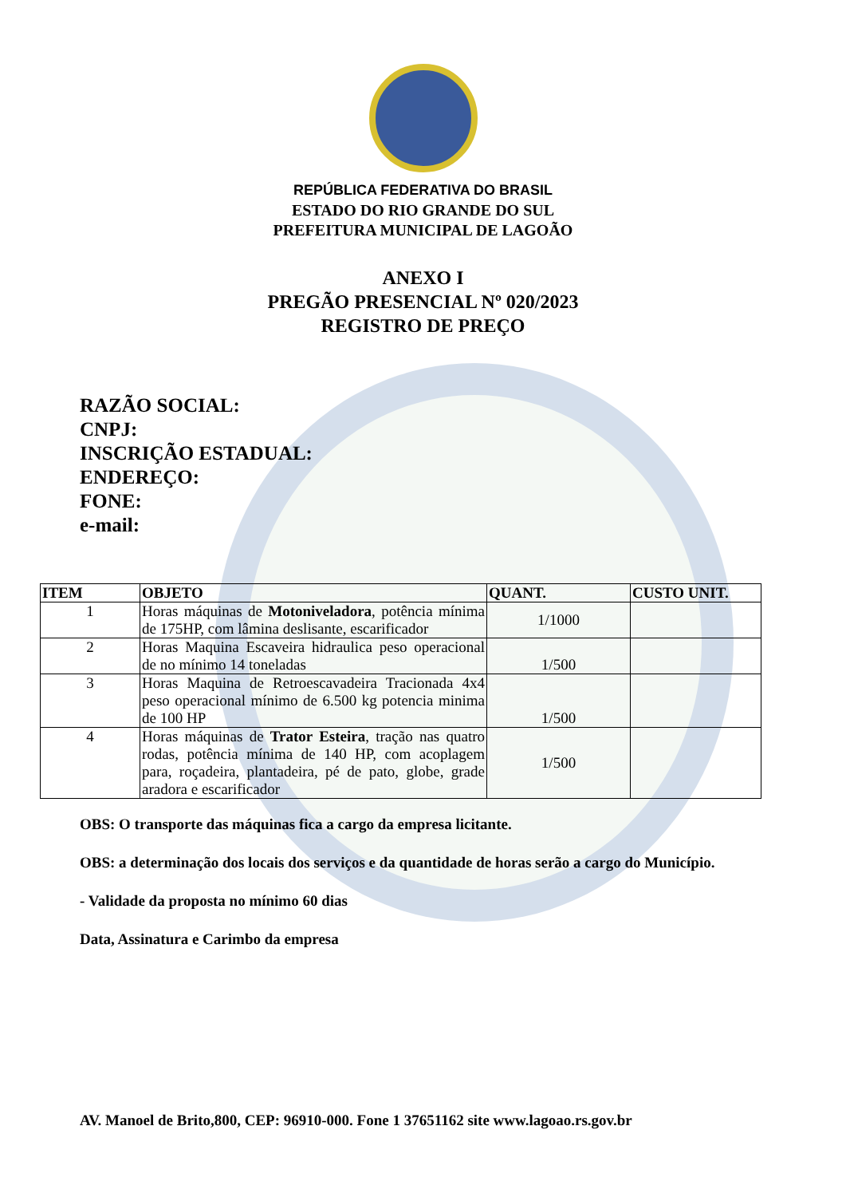REPÚBLICA FEDERATIVA DO BRASIL
ESTADO DO RIO GRANDE DO SUL
PREFEITURA MUNICIPAL DE LAGOÃO
ANEXO I
PREGÃO PRESENCIAL Nº 020/2023
REGISTRO DE PREÇO
RAZÃO SOCIAL:
CNPJ:
INSCRIÇÃO ESTADUAL:
ENDEREÇO:
FONE:
e-mail:
| ITEM | OBJETO | QUANT. | CUSTO UNIT. |
| --- | --- | --- | --- |
| 1 | Horas máquinas de Motoniveladora , potência mínima de 175HP, com lâmina deslisante, escarificador | 1/1000 | |
| 2 | Horas Maquina Escaveira hidraulica peso operacional de no mínimo 14 toneladas | 1/500 | |
| 3 | Horas Maquina de Retroescavadeira Tracionada 4x4 peso operacional mínimo de 6.500 kg potencia minima de 100 HP | 1/500 | |
| 4 | Horas máquinas de Trator Esteira , tração nas quatro rodas, potência mínima de 140 HP, com acoplagem para, roçadeira, plantadeira, pé de pato, globe, grade aradora e escarificador | 1/500 | |
OBS: O transporte das máquinas fica a cargo da empresa licitante.
OBS: a determinação dos locais dos serviços e da quantidade de horas serão a cargo do Município.
- Validade da proposta no mínimo 60 dias
Data, Assinatura e Carimbo da empresa
AV. Manoel de Brito,800, CEP: 96910-000. Fone 1 37651162 site www.lagoao.rs.gov.br